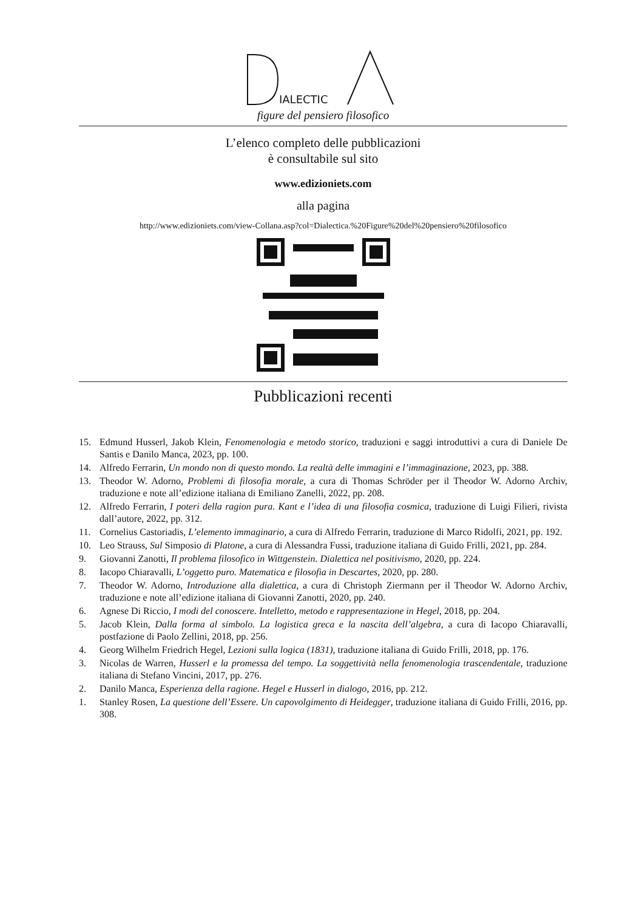IALECTIC
figure del pensiero filosofico
L’elenco completo delle pubblicazioni
è consultabile sul sito
www.edizioniets.com
alla pagina
http://www.edizioniets.com/view-Collana.asp?col=Dialectica.%20Figure%20del%20pensiero%20filosofico
Pubblicazioni recenti
15. Edmund Husserl, Jakob Klein, Fenomenologia e metodo storico, traduzioni e saggi introduttivi a cura di Daniele De Santis e Danilo Manca, 2023, pp. 100.
14. Alfredo Ferrarin, Un mondo non di questo mondo. La realtà delle immagini e l’immaginazione, 2023, pp. 388.
13. Theodor W. Adorno, Problemi di filosofia morale, a cura di Thomas Schröder per il Theodor W. Adorno Archiv, traduzione e note all’edizione italiana di Emiliano Zanelli, 2022, pp. 208.
12. Alfredo Ferrarin, I poteri della ragion pura. Kant e l’idea di una filosofia cosmica, traduzione di Luigi Filieri, rivista dall’autore, 2022, pp. 312.
11. Cornelius Castoriadis, L’elemento immaginario, a cura di Alfredo Ferrarin, traduzione di Marco Ridolfi, 2021, pp. 192.
10. Leo Strauss, Sul Simposio di Platone, a cura di Alessandra Fussi, traduzione italiana di Guido Frilli, 2021, pp. 284.
9. Giovanni Zanotti, Il problema filosofico in Wittgenstein. Dialettica nel positivismo, 2020, pp. 224.
8. Iacopo Chiaravalli, L’oggetto puro. Matematica e filosofia in Descartes, 2020, pp. 280.
7. Theodor W. Adorno, Introduzione alla dialettica, a cura di Christoph Ziermann per il Theodor W. Adorno Archiv, traduzione e note all’edizione italiana di Giovanni Zanotti, 2020, pp. 240.
6. Agnese Di Riccio, I modi del conoscere. Intelletto, metodo e rappresentazione in Hegel, 2018, pp. 204.
5. Jacob Klein, Dalla forma al simbolo. La logistica greca e la nascita dell’algebra, a cura di Iacopo Chiaravalli, postfazione di Paolo Zellini, 2018, pp. 256.
4. Georg Wilhelm Friedrich Hegel, Lezioni sulla logica (1831), traduzione italiana di Guido Frilli, 2018, pp. 176.
3. Nicolas de Warren, Husserl e la promessa del tempo. La soggettività nella fenomenologia trascendentale, traduzione italiana di Stefano Vincini, 2017, pp. 276.
2. Danilo Manca, Esperienza della ragione. Hegel e Husserl in dialogo, 2016, pp. 212.
1. Stanley Rosen, La questione dell’Essere. Un capovolgimento di Heidegger, traduzione italiana di Guido Frilli, 2016, pp. 308.